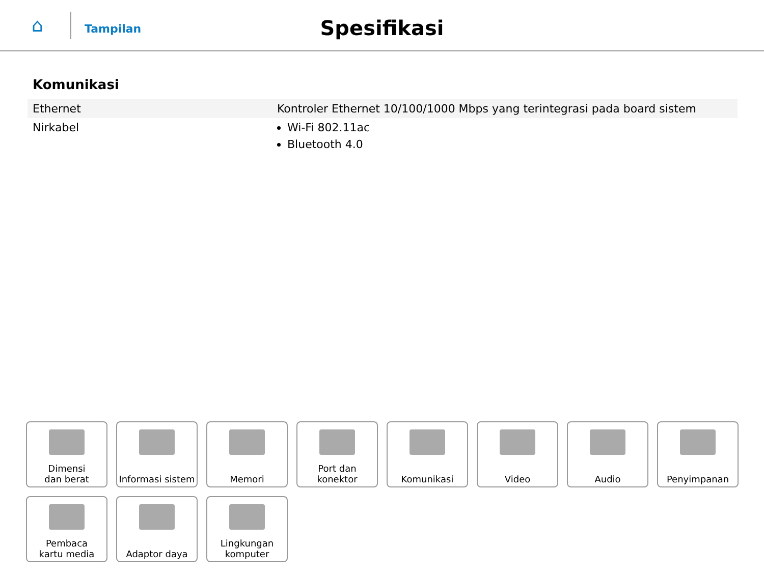⌂
Tampilan
Spesifikasi
Komunikasi
| Ethernet | Kontroler Ethernet 10/100/1000 Mbps yang terintegrasi pada board sistem |
| Nirkabel | Wi-Fi 802.11ac Bluetooth 4.0 |
Dimensi
dan berat
Informasi sistem
Memori
Port dan
konektor
Komunikasi
Video
Audio
Penyimpanan
Pembaca
kartu media
Adaptor daya
Lingkungan
komputer